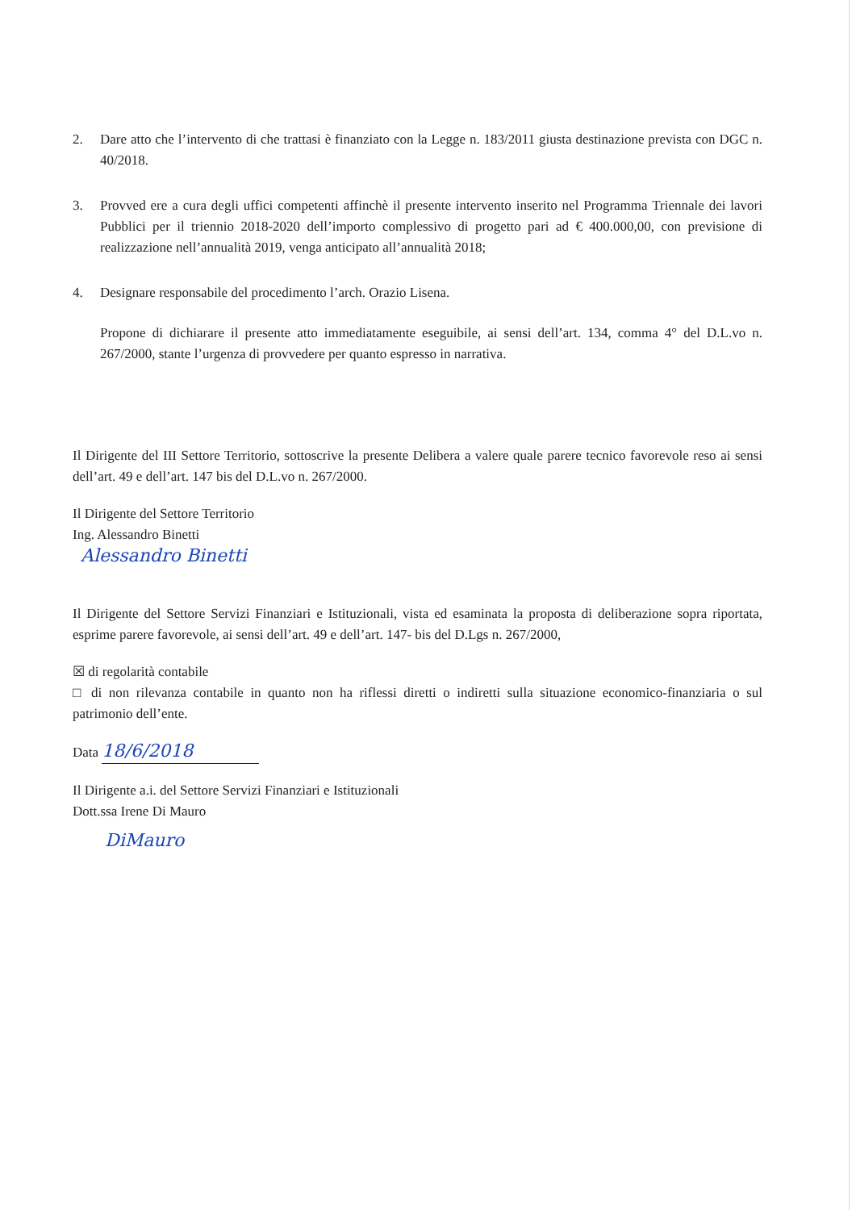2. Dare atto che l’intervento di che trattasi è finanziato con la Legge n. 183/2011 giusta destinazione prevista con DGC n. 40/2018.
3. Provved ere a cura degli uffici competenti affinchè il presente intervento inserito nel Programma Triennale dei lavori Pubblici per il triennio 2018-2020 dell’importo complessivo di progetto pari ad € 400.000,00, con previsione di realizzazione nell’annualità 2019, venga anticipato all’annualità 2018;
4. Designare responsabile del procedimento l’arch. Orazio Lisena.
Propone di dichiarare il presente atto immediatamente eseguibile, ai sensi dell’art. 134, comma 4° del D.L.vo n. 267/2000, stante l’urgenza di provvedere per quanto espresso in narrativa.
Il Dirigente del III Settore Territorio, sottoscrive la presente Delibera a valere quale parere tecnico favorevole reso ai sensi dell’art. 49 e dell’art. 147 bis del D.L.vo n. 267/2000.
Il Dirigente del Settore Territorio
Ing. Alessandro Binetti
Alessandro Binetti
Il Dirigente del Settore Servizi Finanziari e Istituzionali, vista ed esaminata la proposta di deliberazione sopra riportata, esprime parere favorevole, ai sensi dell’art. 49 e dell’art. 147- bis del D.Lgs n. 267/2000,
☒ di regolarità contabile
□ di non rilevanza contabile in quanto non ha riflessi diretti o indiretti sulla situazione economico-finanziaria o sul patrimonio dell’ente.
Data 18/6/2018
Il Dirigente a.i. del Settore Servizi Finanziari e Istituzionali
Dott.ssa Irene Di Mauro
DiMauro